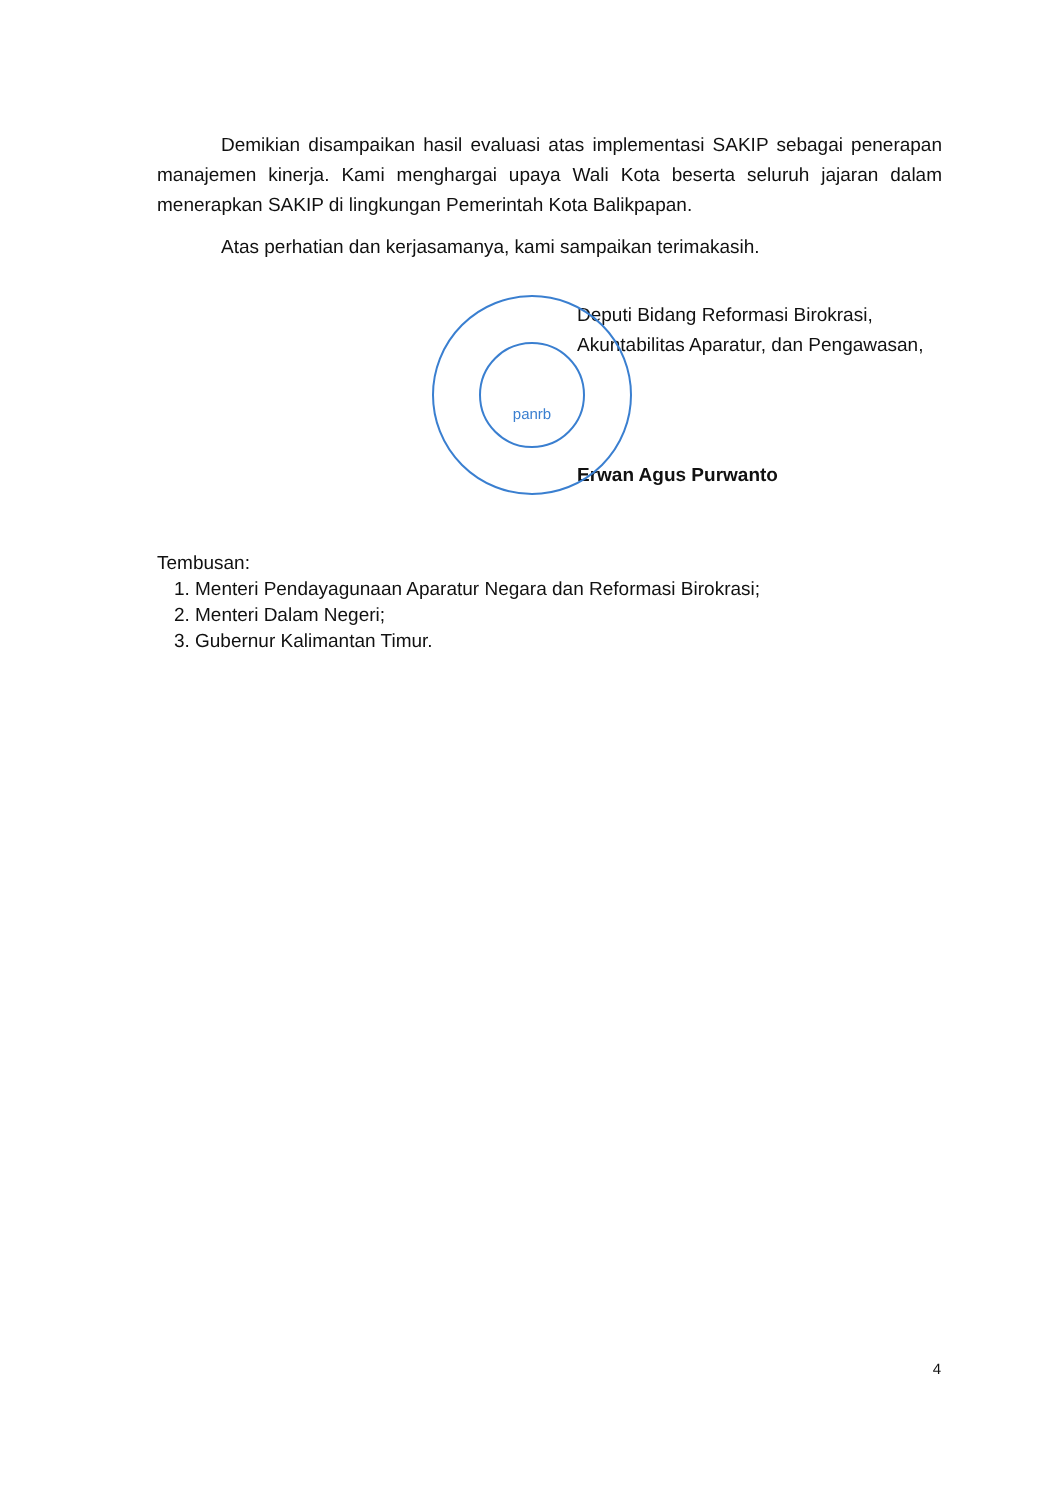Demikian disampaikan hasil evaluasi atas implementasi SAKIP sebagai penerapan manajemen kinerja. Kami menghargai upaya Wali Kota beserta seluruh jajaran dalam menerapkan SAKIP di lingkungan Pemerintah Kota Balikpapan.
Atas perhatian dan kerjasamanya, kami sampaikan terimakasih.
panrb
Deputi Bidang Reformasi Birokrasi,
Akuntabilitas Aparatur, dan Pengawasan,
Erwan Agus Purwanto
Tembusan:
1. Menteri Pendayagunaan Aparatur Negara dan Reformasi Birokrasi;
2. Menteri Dalam Negeri;
3. Gubernur Kalimantan Timur.
4